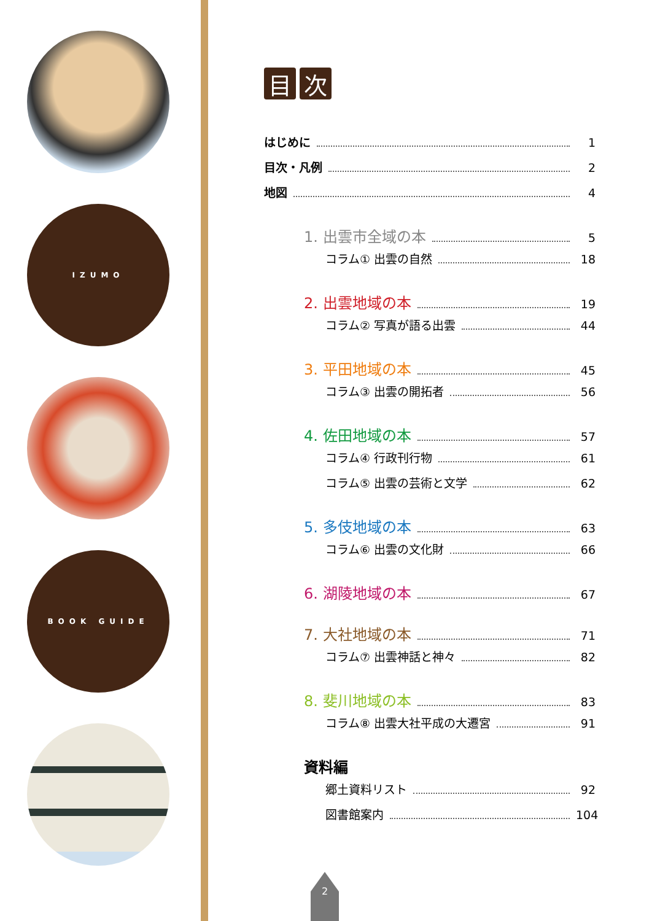IZUMO
BOOK GUIDE
目次
はじめに 1
目次・凡例 2
地図 4
1. 出雲市全域の本 5
コラム① 出雲の自然 18
2. 出雲地域の本 19
コラム② 写真が語る出雲 44
3. 平田地域の本 45
コラム③ 出雲の開拓者 56
4. 佐田地域の本 57
コラム④ 行政刊行物 61
コラム⑤ 出雲の芸術と文学 62
5. 多伎地域の本 63
コラム⑥ 出雲の文化財 66
6. 湖陵地域の本 67
7. 大社地域の本 71
コラム⑦ 出雲神話と神々 82
8. 斐川地域の本 83
コラム⑧ 出雲大社平成の大遷宮 91
資料編
郷土資料リスト 92
図書館案内 104
2